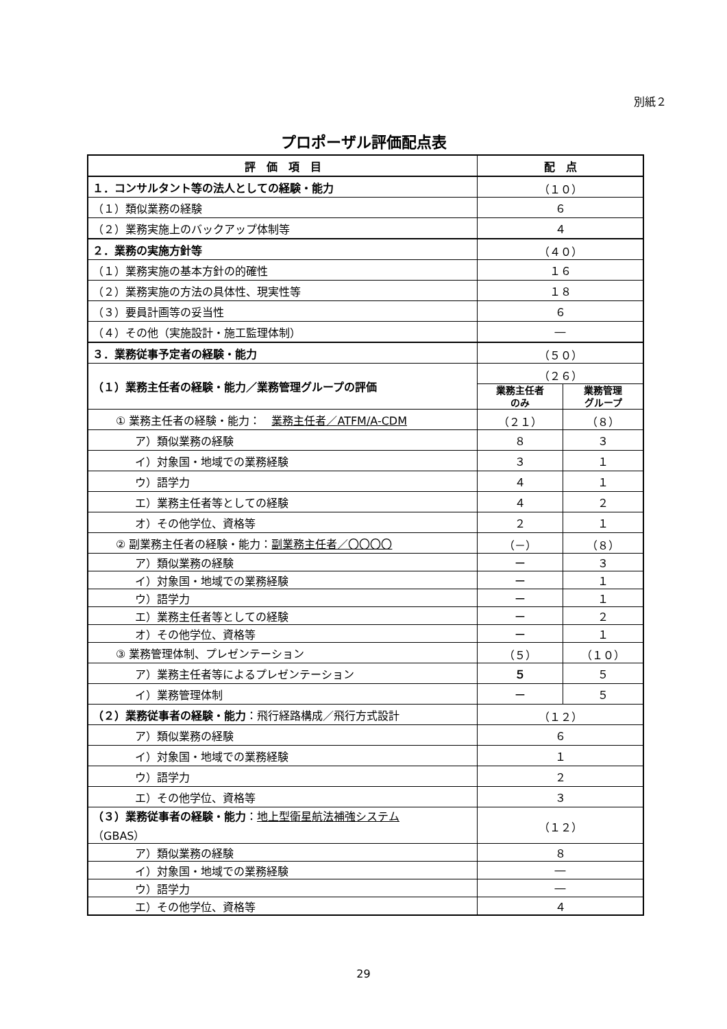別紙２
プロポーザル評価配点表
| 評 価 項 目 | 配 点 | |
| --- | --- | --- |
| １．コンサルタント等の法人としての経験・能力 | （１０） | |
| （１）類似業務の経験 | ６ | |
| （２）業務実施上のバックアップ体制等 | ４ | |
| ２．業務の実施方針等 | （４０） | |
| （１）業務実施の基本方針の的確性 | １６ | |
| （２）業務実施の方法の具体性、現実性等 | １８ | |
| （３）要員計画等の妥当性 | ６ | |
| （４）その他（実施設計・施工監理体制） | ― | |
| ３．業務従事予定者の経験・能力 | （５０） | |
| （１）業務主任者の経験・能力／業務管理グループの評価 | （２６） | |
| | 業務主任者 のみ | 業務管理 グループ |
| ① 業務主任者の経験・能力： 業務主任者／ATFM/A-CDM | （２１） | （８） |
| ア）類似業務の経験 | ８ | ３ |
| イ）対象国・地域での業務経験 | ３ | １ |
| ウ）語学力 | ４ | １ |
| エ）業務主任者等としての経験 | ４ | ２ |
| オ）その他学位、資格等 | ２ | １ |
| ② 副業務主任者の経験・能力： 副業務主任者／〇〇〇〇 | （－） | （８） |
| ア）類似業務の経験 | ー | ３ |
| イ）対象国・地域での業務経験 | ー | １ |
| ウ）語学力 | ー | １ |
| エ）業務主任者等としての経験 | ー | ２ |
| オ）その他学位、資格等 | ー | １ |
| ③ 業務管理体制、プレゼンテーション | （５） | （１０） |
| ア）業務主任者等によるプレゼンテーション | ５ | ５ |
| イ）業務管理体制 | ー | ５ |
| （２）業務従事者の経験・能力 ：飛行経路構成／飛行方式設計 | （１２） | |
| ア）類似業務の経験 | ６ | |
| イ）対象国・地域での業務経験 | １ | |
| ウ）語学力 | ２ | |
| エ）その他学位、資格等 | ３ | |
| （３）業務従事者の経験・能力 ： 地上型衛星航法補強システム （GBAS） | （１２） | |
| ア）類似業務の経験 | ８ | |
| イ）対象国・地域での業務経験 | ― | |
| ウ）語学力 | ― | |
| エ）その他学位、資格等 | ４ | |
29